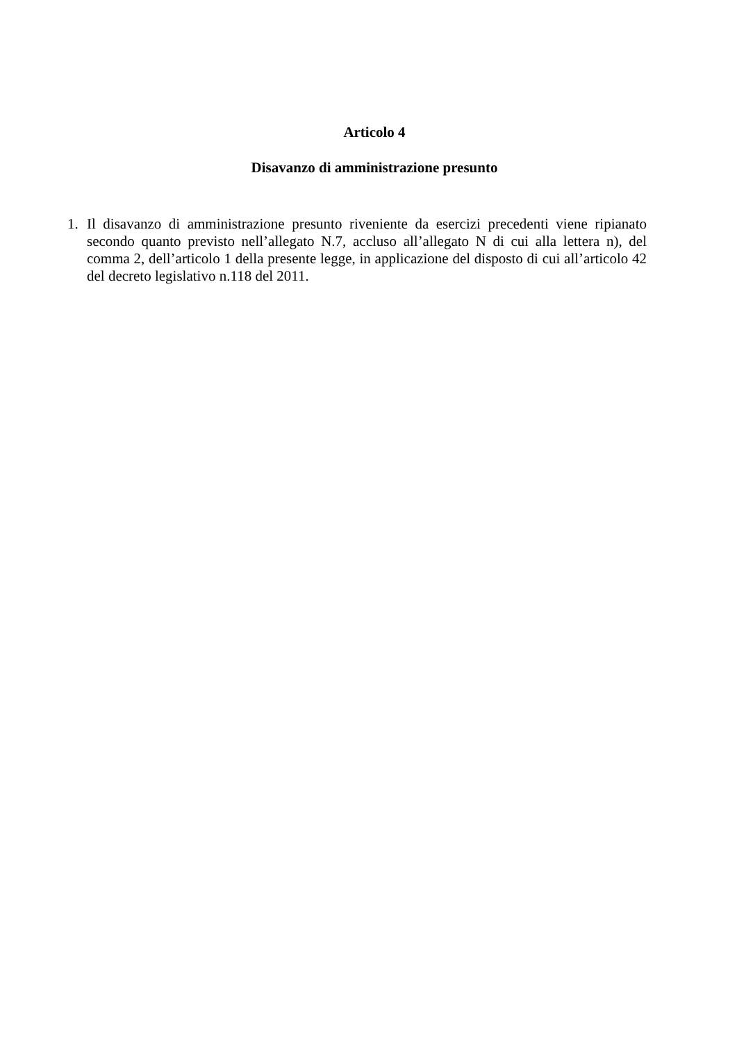Articolo 4
Disavanzo di amministrazione presunto
1. Il disavanzo di amministrazione presunto riveniente da esercizi precedenti viene ripianato secondo quanto previsto nell’allegato N.7, accluso all’allegato N di cui alla lettera n), del comma 2, dell’articolo 1 della presente legge, in applicazione del disposto di cui all’articolo 42 del decreto legislativo n.118 del 2011.